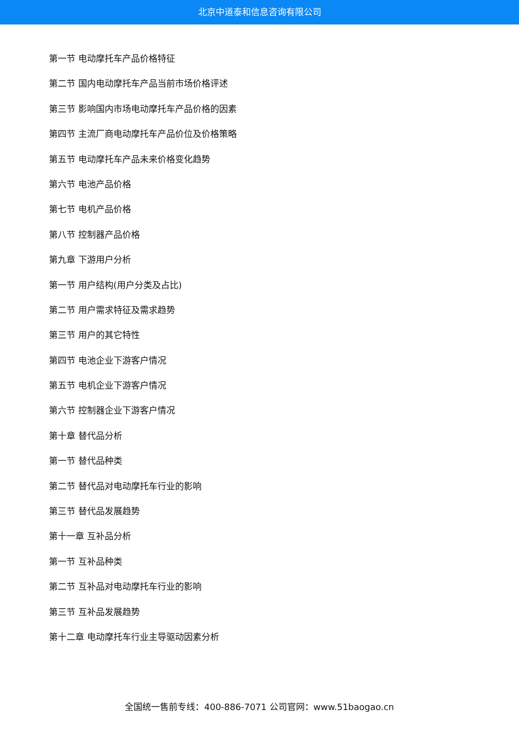北京中道泰和信息咨询有限公司
第一节 电动摩托车产品价格特征
第二节 国内电动摩托车产品当前市场价格评述
第三节 影响国内市场电动摩托车产品价格的因素
第四节 主流厂商电动摩托车产品价位及价格策略
第五节 电动摩托车产品未来价格变化趋势
第六节 电池产品价格
第七节 电机产品价格
第八节 控制器产品价格
第九章 下游用户分析
第一节 用户结构(用户分类及占比)
第二节 用户需求特征及需求趋势
第三节 用户的其它特性
第四节 电池企业下游客户情况
第五节 电机企业下游客户情况
第六节 控制器企业下游客户情况
第十章 替代品分析
第一节 替代品种类
第二节 替代品对电动摩托车行业的影响
第三节 替代品发展趋势
第十一章 互补品分析
第一节 互补品种类
第二节 互补品对电动摩托车行业的影响
第三节 互补品发展趋势
第十二章 电动摩托车行业主导驱动因素分析
全国统一售前专线：400-886-7071 公司官网：www.51baogao.cn